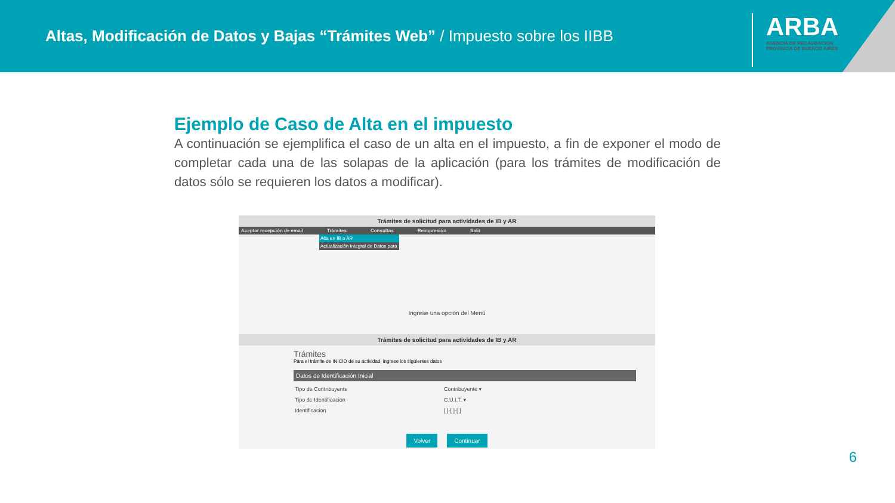Altas, Modificación de Datos y Bajas “Trámites Web” / Impuesto sobre los IIBB
ARBA
AGENCIA DE RECAUDACIÓN
PROVINCIA DE BUENOS AIRES
Ejemplo de Caso de Alta en el impuesto
A continuación se ejemplifica el caso de un alta en el impuesto, a fin de exponer el modo de completar cada una de las solapas de la aplicación (para los trámites de modificación de datos sólo se requieren los datos a modificar).
Trámites de solicitud para actividades de IB y AR
Aceptar recepción de email Trámites Consultas Reimpresión Salir
Alta en IB o AR
Actualización Integral de Datos para
Ingrese una opción del Menú
Trámites de solicitud para actividades de IB y AR
Trámites
Para el trámite de INICIO de su actividad, ingrese los siguientes datos
Datos de Identificación Inicial
Tipo de Contribuyente Contribuyente ▾
Tipo de Identificación C.U.I.T. ▾
Identificación [ ]-[ ]-[ ]
Volver Continuar
6